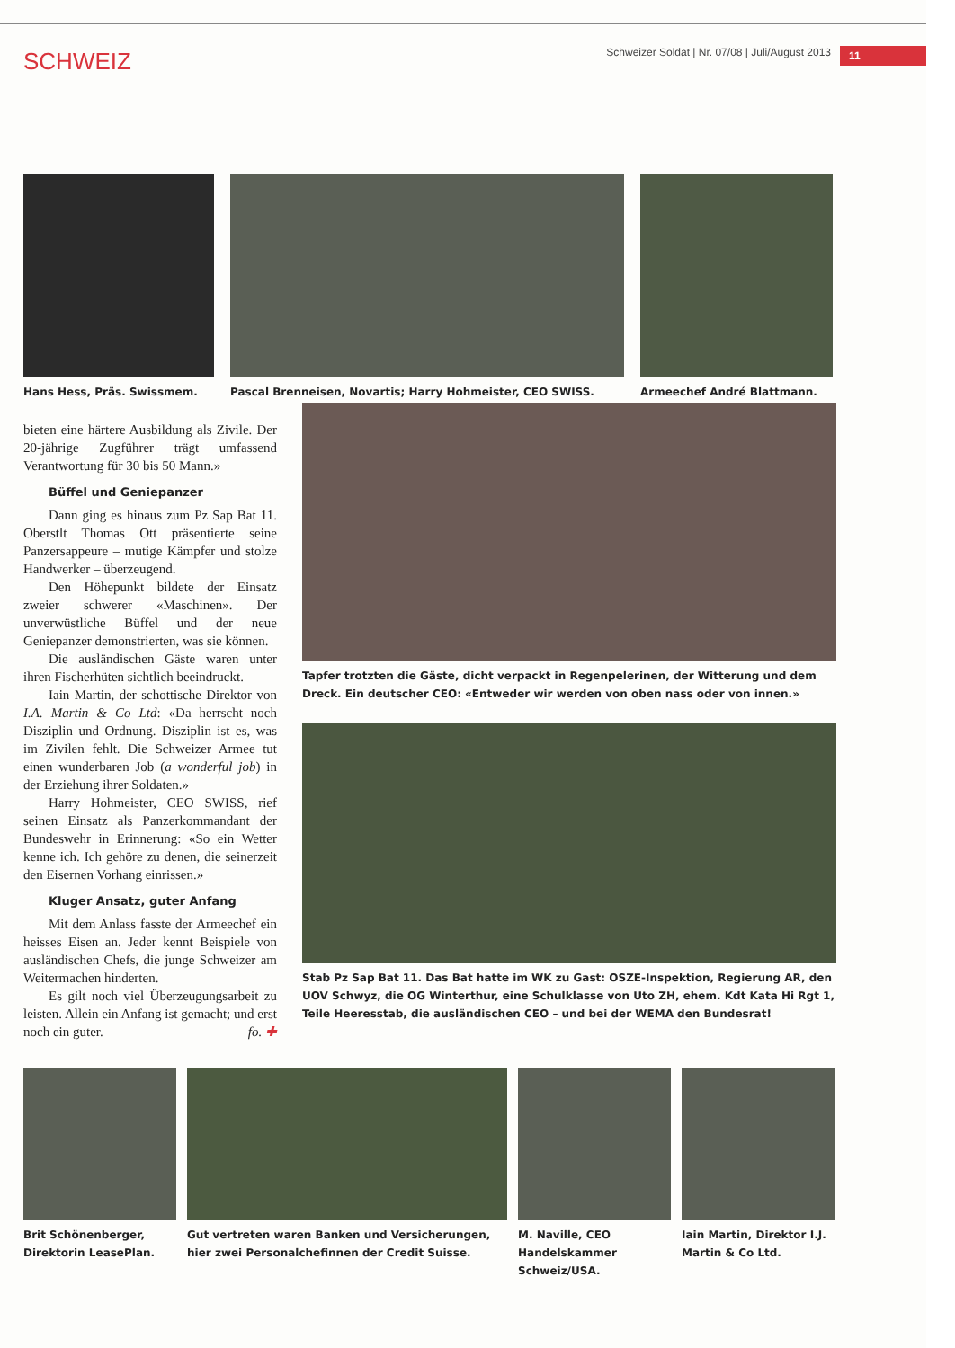SCHWEIZ
Schweizer Soldat | Nr. 07/08 | Juli/August 2013 11
Hans Hess, Präs. Swissmem.
Pascal Brenneisen, Novartis; Harry Hohmeister, CEO SWISS.
Armeechef André Blattmann.
bieten eine härtere Ausbildung als Zivile. Der 20-jährige Zugführer trägt umfassend Verantwortung für 30 bis 50 Mann.»
Büffel und Geniepanzer
Dann ging es hinaus zum Pz Sap Bat 11. Oberstlt Thomas Ott präsentierte seine Panzersappeure – mutige Kämpfer und stolze Handwerker – überzeugend.
Den Höhepunkt bildete der Einsatz zweier schwerer «Maschinen». Der unverwüstliche Büffel und der neue Geniepanzer demonstrierten, was sie können.
Die ausländischen Gäste waren unter ihren Fischerhüten sichtlich beeindruckt.
Iain Martin, der schottische Direktor von I.A. Martin & Co Ltd: «Da herrscht noch Disziplin und Ordnung. Disziplin ist es, was im Zivilen fehlt. Die Schweizer Armee tut einen wunderbaren Job (a wonderful job) in der Erziehung ihrer Soldaten.»
Harry Hohmeister, CEO SWISS, rief seinen Einsatz als Panzerkommandant der Bundeswehr in Erinnerung: «So ein Wetter kenne ich. Ich gehöre zu denen, die seinerzeit den Eisernen Vorhang einrissen.»
Kluger Ansatz, guter Anfang
Mit dem Anlass fasste der Armeechef ein heisses Eisen an. Jeder kennt Beispiele von ausländischen Chefs, die junge Schweizer am Weitermachen hinderten.
Es gilt noch viel Überzeugungsarbeit zu leisten. Allein ein Anfang ist gemacht; und erst noch ein guter. fo. ✚
Tapfer trotzten die Gäste, dicht verpackt in Regenpelerinen, der Witterung und dem Dreck. Ein deutscher CEO: «Entweder wir werden von oben nass oder von innen.»
Stab Pz Sap Bat 11. Das Bat hatte im WK zu Gast: OSZE-Inspektion, Regierung AR, den UOV Schwyz, die OG Winterthur, eine Schulklasse von Uto ZH, ehem. Kdt Kata Hi Rgt 1, Teile Heeresstab, die ausländischen CEO – und bei der WEMA den Bundesrat!
Brit Schönenberger, Direktorin LeasePlan.
Gut vertreten waren Banken und Versicherungen, hier zwei Personalchefinnen der Credit Suisse.
M. Naville, CEO Handelskammer Schweiz/USA.
Iain Martin, Direktor I.J. Martin & Co Ltd.